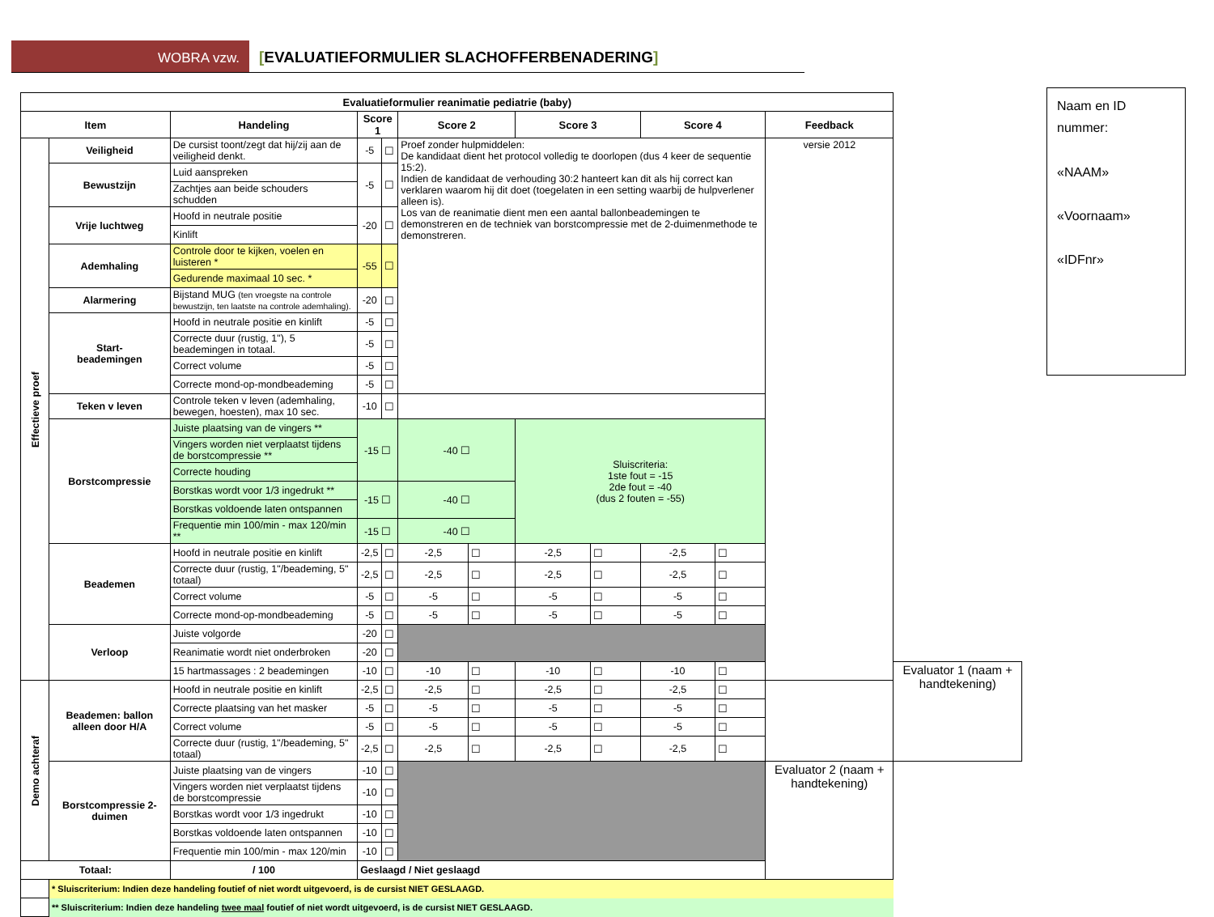WOBRA vzw.
[EVALUATIEFORMULIER SLACHOFFERBENADERING]
| Evaluatieformulier reanimatie pediatrie (baby) | | | | | | | | | | | | |
| --- | --- | --- | --- | --- | --- | --- | --- | --- | --- | --- | --- | --- |
| Item | | Handeling | Score 1 | | Score 2 | | Score 3 | | Score 4 | | Feedback | |
| Effectieve proef | Veiligheid | De cursist toont/zegt dat hij/zij aan de veiligheid denkt. | -5 | ☐ | Proef zonder hulpmiddelen: De kandidaat dient het protocol volledig te doorlopen (dus 4 keer de sequentie 15:2). Indien de kandidaat de verhouding 30:2 hanteert kan dit als hij correct kan verklaren waarom hij dit doet (toegelaten in een setting waarbij de hulpverlener alleen is). Los van de reanimatie dient men een aantal ballonbeademingen te demonstreren en de techniek van borstcompressie met de 2-duimenmethode te demonstreren. | | | | | | versie 2012 | |
| | Bewustzijn | Luid aanspreken | -5 | ☐ | | | | | | | | |
| | | Zachtjes aan beide schouders schudden | | | | | | | | | | |
| | Vrije luchtweg | Hoofd in neutrale positie | -20 | ☐ | | | | | | | | |
| | | Kinlift | | | | | | | | | | |
| | Ademhaling | Controle door te kijken, voelen en luisteren * | -55 | ☐ | | | | | | | | |
| | | Gedurende maximaal 10 sec. * | | | | | | | | | | |
| | Alarmering | Bijstand MUG (ten vroegste na controle bewustzijn, ten laatste na controle ademhaling). | -20 | ☐ | | | | | | | | |
| | Start- beademingen | Hoofd in neutrale positie en kinlift | -5 | ☐ | | | | | | | | |
| | | Correcte duur (rustig, 1"), 5 beademingen in totaal. | -5 | ☐ | | | | | | | | |
| | | Correct volume | -5 | ☐ | | | | | | | | |
| | | Correcte mond-op-mondbeademing | -5 | ☐ | | | | | | | | |
| | Teken v leven | Controle teken v leven (ademhaling, bewegen, hoesten), max 10 sec. | -10 | ☐ | | | | | | | | |
| | Borstcompressie | Juiste plaatsing van de vingers ** | -15 ☐ | | -40 ☐ | | Sluiscriteria: 1ste fout = -15 2de fout = -40 (dus 2 fouten = -55) | | | | | |
| | | Vingers worden niet verplaatst tijdens de borstcompressie ** | | | | | | | | | | |
| | | Correcte houding | | | | | | | | | | |
| | | Borstkas wordt voor 1/3 ingedrukt ** | -15 ☐ | | -40 ☐ | | | | | | | |
| | | Borstkas voldoende laten ontspannen | | | | | | | | | | |
| | | Frequentie min 100/min - max 120/min ** | -15 ☐ | | -40 ☐ | | | | | | | |
| | Beademen | Hoofd in neutrale positie en kinlift | -2,5 | ☐ | -2,5 | ☐ | -2,5 | ☐ | -2,5 | ☐ | | |
| | | Correcte duur (rustig, 1"/beademing, 5" totaal) | -2,5 | ☐ | -2,5 | ☐ | -2,5 | ☐ | -2,5 | ☐ | | |
| | | Correct volume | -5 | ☐ | -5 | ☐ | -5 | ☐ | -5 | ☐ | | |
| | | Correcte mond-op-mondbeademing | -5 | ☐ | -5 | ☐ | -5 | ☐ | -5 | ☐ | | |
| | Verloop | Juiste volgorde | -20 | ☐ | | | | | | | | |
| | | Reanimatie wordt niet onderbroken | -20 | ☐ | | | | | | | | |
| | | 15 hartmassages : 2 beademingen | -10 | ☐ | -10 | ☐ | -10 | ☐ | -10 | ☐ | | Evaluator 1 (naam + handtekening) |
| Demo achteraf | Beademen: ballon alleen door H/A | Hoofd in neutrale positie en kinlift | -2,5 | ☐ | -2,5 | ☐ | -2,5 | ☐ | -2,5 | ☐ | | |
| | | Correcte plaatsing van het masker | -5 | ☐ | -5 | ☐ | -5 | ☐ | -5 | ☐ | | |
| | | Correct volume | -5 | ☐ | -5 | ☐ | -5 | ☐ | -5 | ☐ | | |
| | | Correcte duur (rustig, 1"/beademing, 5" totaal) | -2,5 | ☐ | -2,5 | ☐ | -2,5 | ☐ | -2,5 | ☐ | | |
| | Borstcompressie 2-duimen | Juiste plaatsing van de vingers | -10 | ☐ | | | | | | | Evaluator 2 (naam + handtekening) | |
| | | Vingers worden niet verplaatst tijdens de borstcompressie | -10 | ☐ | | | | | | | | |
| | | Borstkas wordt voor 1/3 ingedrukt | -10 | ☐ | | | | | | | | |
| | | Borstkas voldoende laten ontspannen | -10 | ☐ | | | | | | | | |
| | | Frequentie min 100/min - max 120/min | -10 | ☐ | | | | | | | | |
| Totaal: | | / 100 | Geslaagd / Niet geslaagd | | | | | | | | | |
| | * Sluiscriterium: Indien deze handeling foutief of niet wordt uitgevoerd, is de cursist NIET GESLAAGD. | | | | | | | | | | | |
| | ** Sluiscriterium: Indien deze handeling twee maal foutief of niet wordt uitgevoerd, is de cursist NIET GESLAAGD. | | | | | | | | | | | |
Naam en ID nummer:
«NAAM»
«Voornaam»
«IDFnr»